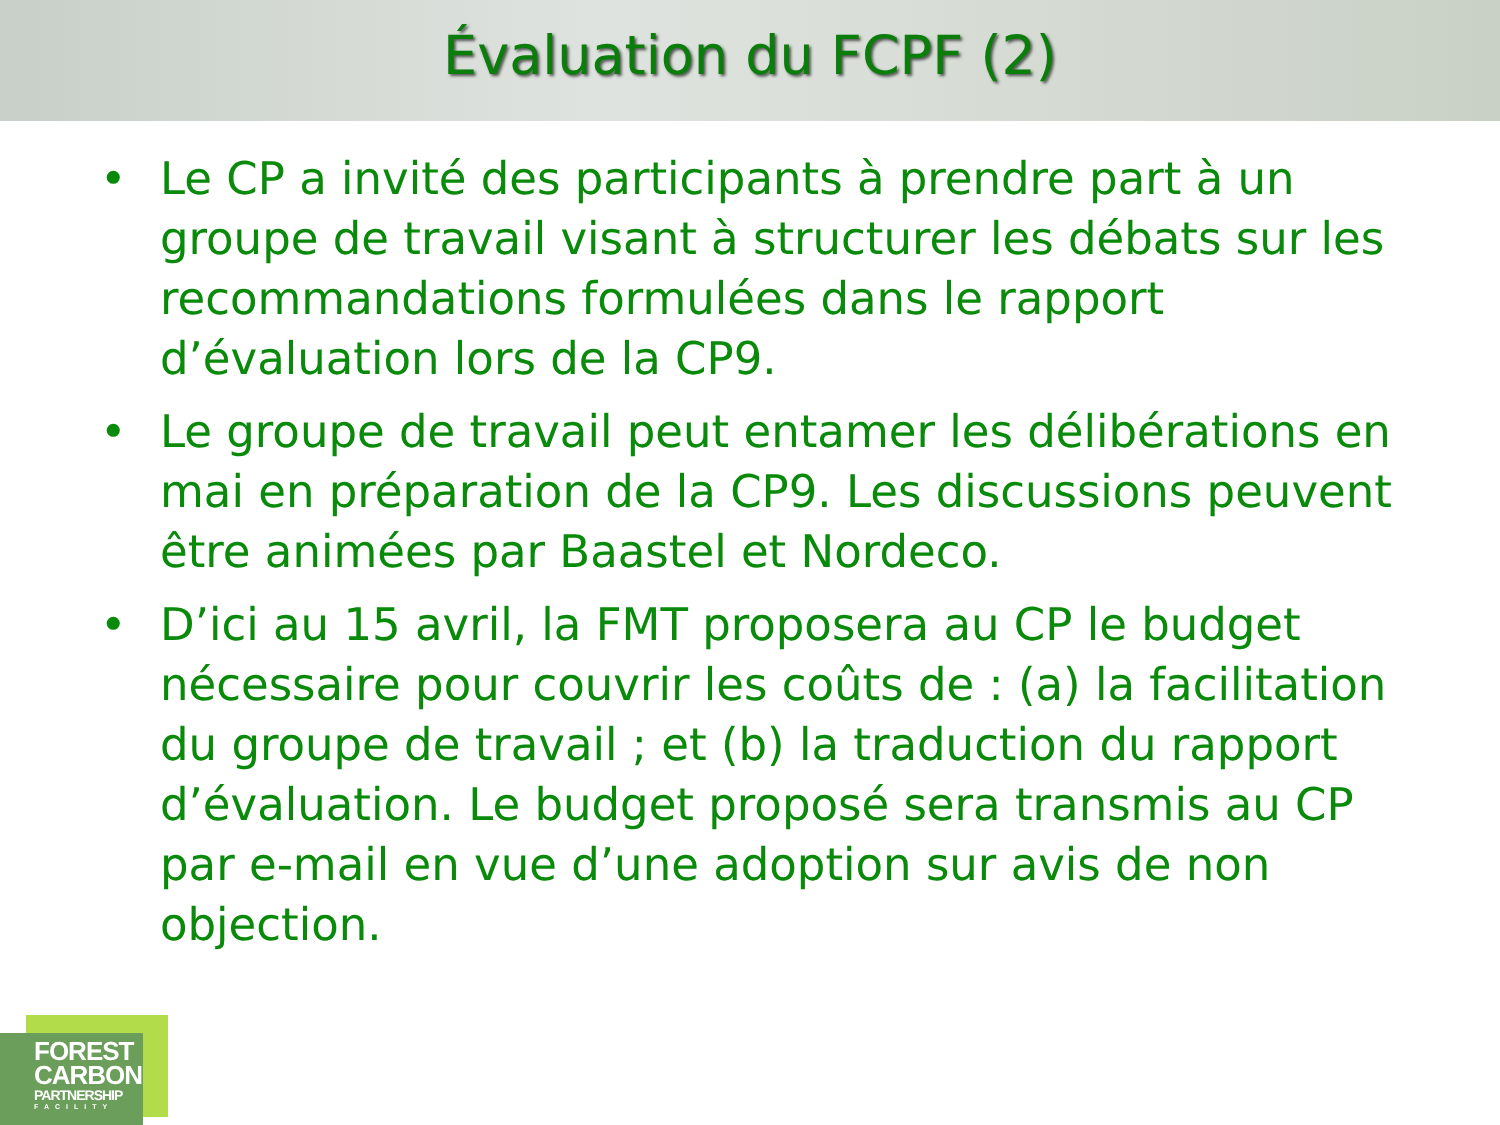Évaluation du FCPF (2)
• Le CP a invité des participants à prendre part à un groupe de travail visant à structurer les débats sur les recommandations formulées dans le rapport d’évaluation lors de la CP9.
• Le groupe de travail peut entamer les délibérations en mai en préparation de la CP9. Les discussions peuvent être animées par Baastel et Nordeco.
• D’ici au 15 avril, la FMT proposera au CP le budget nécessaire pour couvrir les coûts de : (a) la facilitation du groupe de travail ; et (b) la traduction du rapport d’évaluation. Le budget proposé sera transmis au CP par e-mail en vue d’une adoption sur avis de non objection.
FOREST
CARBON
PARTNERSHIP
FACILITY